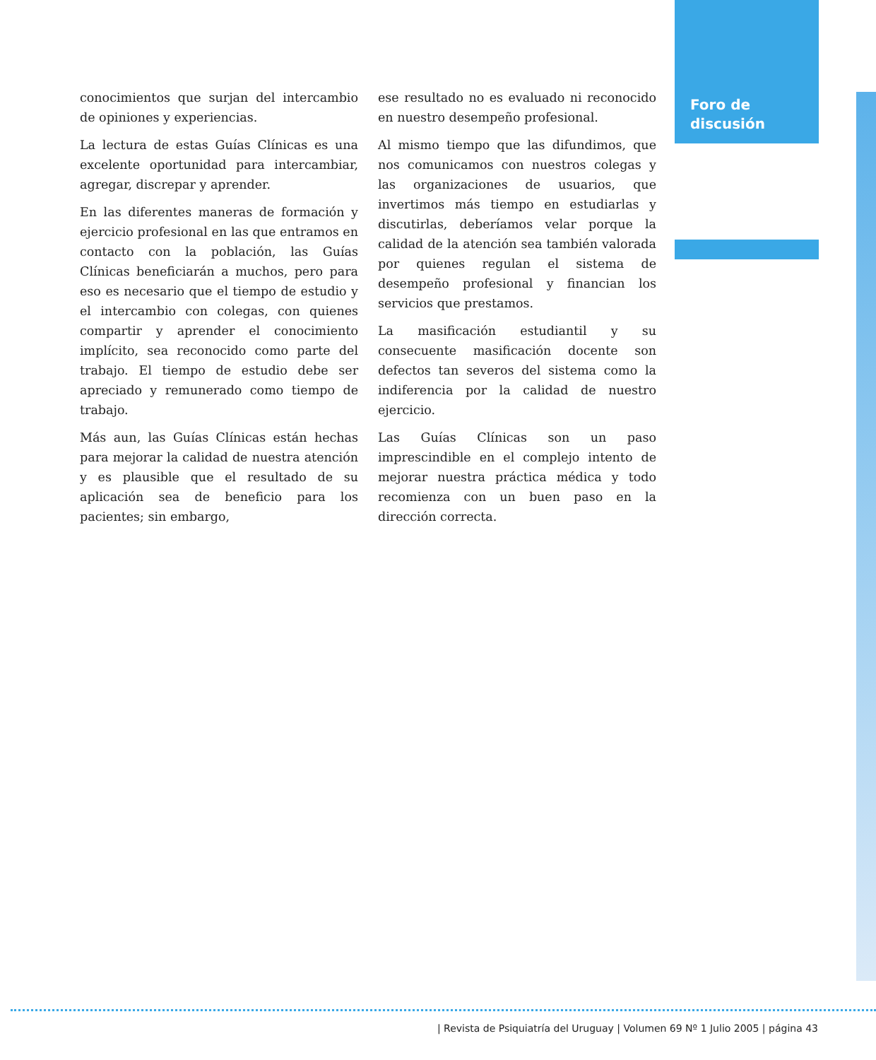Foro de
discusión
conocimientos que surjan del intercambio de opiniones y experiencias.
La lectura de estas Guías Clínicas es una excelente oportunidad para intercambiar, agregar, discrepar y aprender.
En las diferentes maneras de formación y ejercicio profesional en las que entramos en contacto con la población, las Guías Clínicas beneficiarán a muchos, pero para eso es necesario que el tiempo de estudio y el intercambio con colegas, con quienes compartir y aprender el conocimiento implícito, sea reconocido como parte del trabajo. El tiempo de estudio debe ser apreciado y remunerado como tiempo de trabajo.
Más aun, las Guías Clínicas están hechas para mejorar la calidad de nuestra atención y es plausible que el resultado de su aplicación sea de beneficio para los pacientes; sin embargo,
ese resultado no es evaluado ni reconocido en nuestro desempeño profesional.
Al mismo tiempo que las difundimos, que nos comunicamos con nuestros colegas y las organizaciones de usuarios, que invertimos más tiempo en estudiarlas y discutirlas, deberíamos velar porque la calidad de la atención sea también valorada por quienes regulan el sistema de desempeño profesional y financian los servicios que prestamos.
La masificación estudiantil y su consecuente masificación docente son defectos tan severos del sistema como la indiferencia por la calidad de nuestro ejercicio.
Las Guías Clínicas son un paso imprescindible en el complejo intento de mejorar nuestra práctica médica y todo recomienza con un buen paso en la dirección correcta.
| Revista de Psiquiatría del Uruguay | Volumen 69 Nº 1 Julio 2005 | página 43